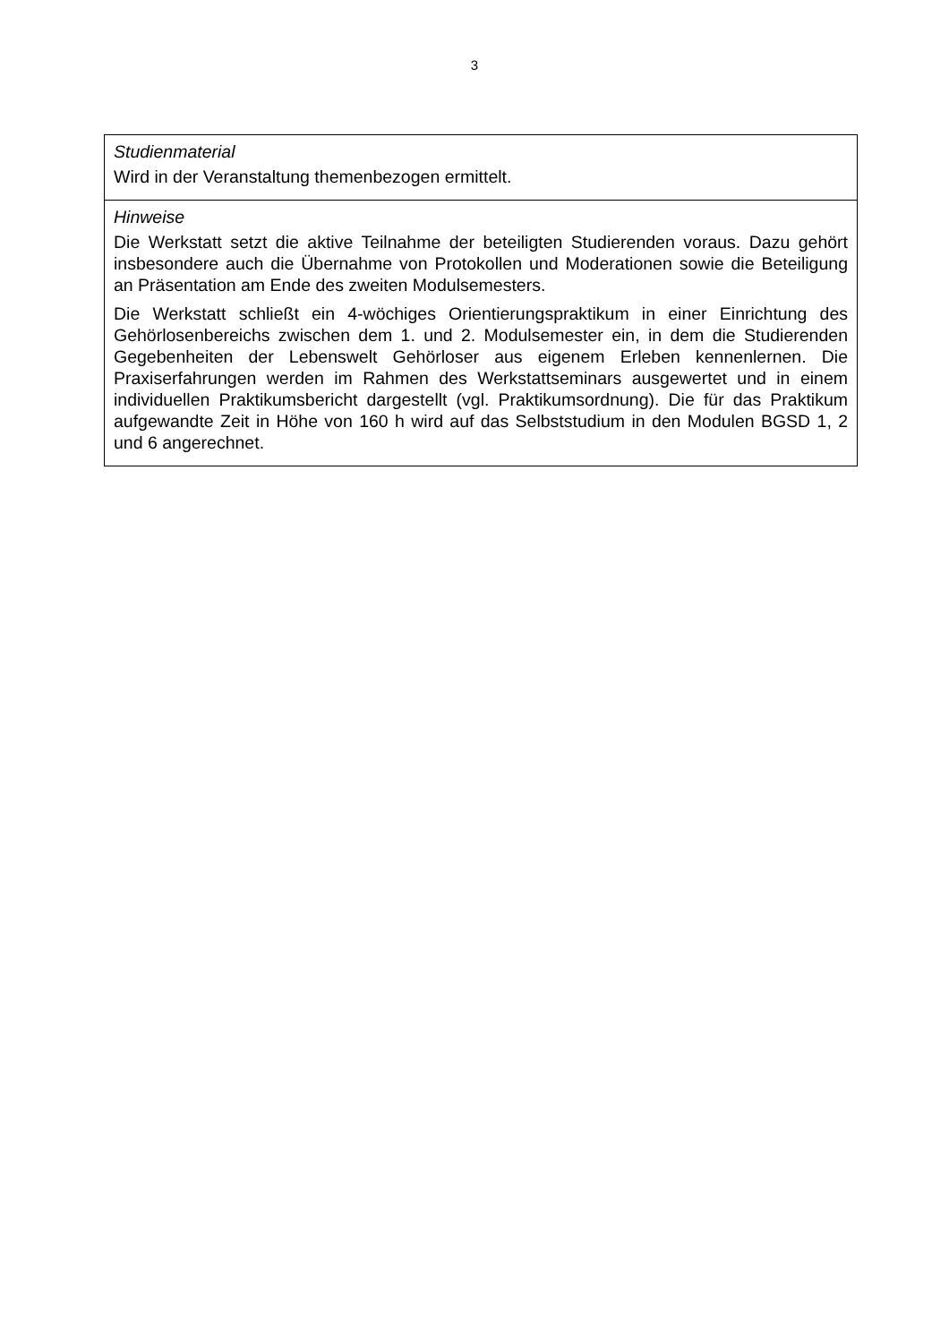3
| Studienmaterial Wird in der Veranstaltung themenbezogen ermittelt. |
| Hinweise Die Werkstatt setzt die aktive Teilnahme der beteiligten Studierenden voraus. Dazu gehört insbesondere auch die Übernahme von Protokollen und Moderationen sowie die Beteiligung an Präsentation am Ende des zweiten Modulsemesters. Die Werkstatt schließt ein 4-wöchiges Orientierungspraktikum in einer Einrichtung des Gehörlosenbereichs zwischen dem 1. und 2. Modulsemester ein, in dem die Studierenden Gegebenheiten der Lebenswelt Gehörloser aus eigenem Erleben kennenlernen. Die Praxiserfahrungen werden im Rahmen des Werkstattseminars ausgewertet und in einem individuellen Praktikumsbericht dargestellt (vgl. Praktikumsordnung). Die für das Praktikum aufgewandte Zeit in Höhe von 160 h wird auf das Selbststudium in den Modulen BGSD 1, 2 und 6 angerechnet. |